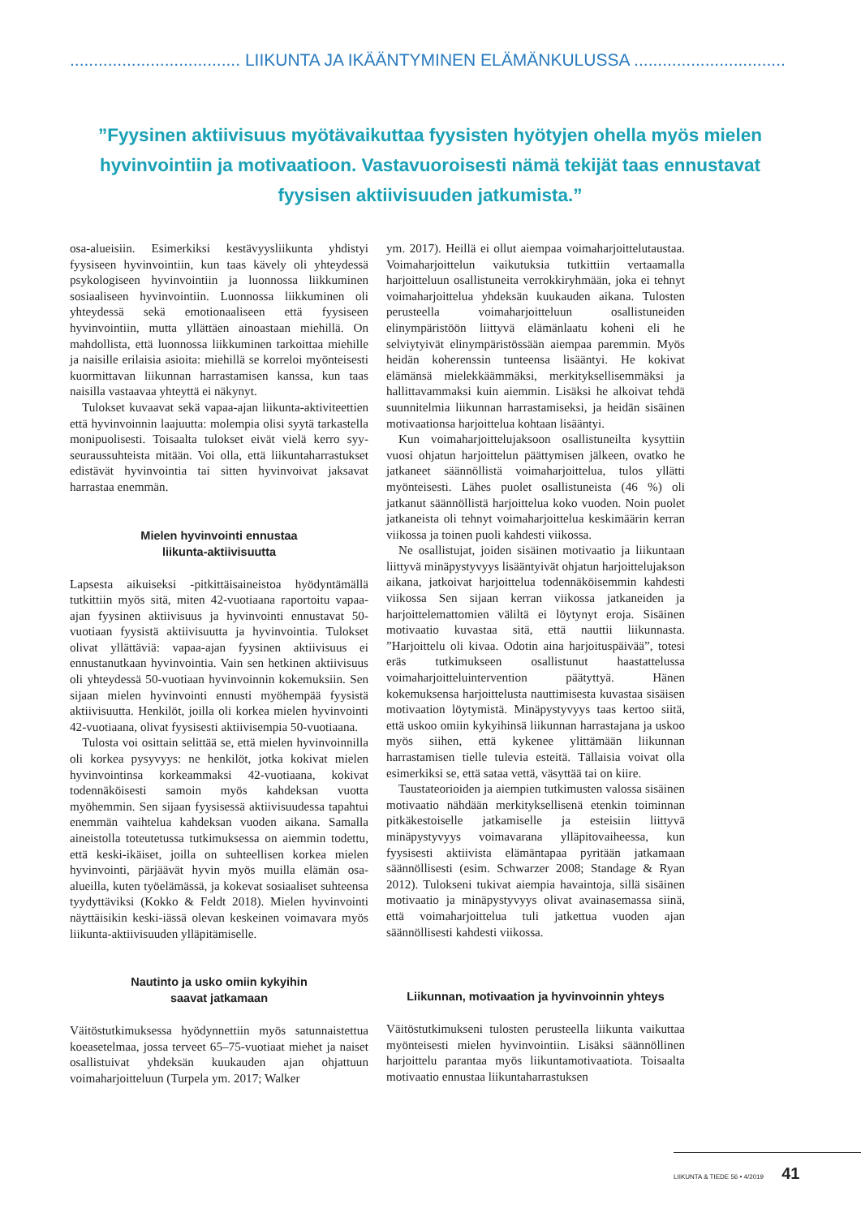.................................... LIIKUNTA JA IKÄÄNTYMINEN ELÄMÄNKULUSSA .................................
”Fyysinen aktiivisuus myötävaikuttaa fyysisten hyötyjen ohella myös mielen hyvinvointiin ja motivaatioon. Vastavuoroisesti nämä tekijät taas ennustavat fyysisen aktiivisuuden jatkumista.”
osa-alueisiin. Esimerkiksi kestävyysliikunta yhdistyi fyysiseen hyvinvointiin, kun taas kävely oli yhteydessä psykologiseen hyvinvointiin ja luonnossa liikkuminen sosiaaliseen hyvinvointiin. Luonnossa liikkuminen oli yhteydessä sekä emotionaaliseen että fyysiseen hyvinvointiin, mutta yllättäen ainoastaan miehillä. On mahdollista, että luonnossa liikkuminen tarkoittaa miehille ja naisille erilaisia asioita: miehillä se korreloi myönteisesti kuormittavan liikunnan harrastamisen kanssa, kun taas naisilla vastaavaa yhteyttä ei näkynyt.
Tulokset kuvaavat sekä vapaa-ajan liikunta-aktiviteettien että hyvinvoinnin laajuutta: molempia olisi syytä tarkastella monipuolisesti. Toisaalta tulokset eivät vielä kerro syy-seuraussuhteista mitään. Voi olla, että liikuntaharrastukset edistävät hyvinvointia tai sitten hyvinvoivat jaksavat harrastaa enemmän.
Mielen hyvinvointi ennustaa
liikunta-aktiivisuutta
Lapsesta aikuiseksi -pitkittäisaineistoa hyödyntämällä tutkittiin myös sitä, miten 42-vuotiaana raportoitu vapaa-ajan fyysinen aktiivisuus ja hyvinvointi ennustavat 50-vuotiaan fyysistä aktiivisuutta ja hyvinvointia. Tulokset olivat yllättäviä: vapaa-ajan fyysinen aktiivisuus ei ennustanutkaan hyvinvointia. Vain sen hetkinen aktiivisuus oli yhteydessä 50-vuotiaan hyvinvoinnin kokemuksiin. Sen sijaan mielen hyvinvointi ennusti myöhempää fyysistä aktiivisuutta. Henkilöt, joilla oli korkea mielen hyvinvointi 42-vuotiaana, olivat fyysisesti aktiivisempia 50-vuotiaana.
Tulosta voi osittain selittää se, että mielen hyvinvoinnilla oli korkea pysyvyys: ne henkilöt, jotka kokivat mielen hyvinvointinsa korkeammaksi 42-vuotiaana, kokivat todennäköisesti samoin myös kahdeksan vuotta myöhemmin. Sen sijaan fyysisessä aktiivisuudessa tapahtui enemmän vaihtelua kahdeksan vuoden aikana. Samalla aineistolla toteutetussa tutkimuksessa on aiemmin todettu, että keski-ikäiset, joilla on suhteellisen korkea mielen hyvinvointi, pärjäävät hyvin myös muilla elämän osa-alueilla, kuten työelämässä, ja kokevat sosiaaliset suhteensa tyydyttäviksi (Kokko & Feldt 2018). Mielen hyvinvointi näyttäisikin keski-iässä olevan keskeinen voimavara myös liikunta-aktiivisuuden ylläpitämiselle.
Nautinto ja usko omiin kykyihin
saavat jatkamaan
Väitöstutkimuksessa hyödynnettiin myös satunnaistettua koeasetelmaa, jossa terveet 65–75-vuotiaat miehet ja naiset osallistuivat yhdeksän kuukauden ajan ohjattuun voimaharjoitteluun (Turpela ym. 2017; Walker
ym. 2017). Heillä ei ollut aiempaa voimaharjoittelutaustaa. Voimaharjoittelun vaikutuksia tutkittiin vertaamalla harjoitteluun osallistuneita verrokkiryhmään, joka ei tehnyt voimaharjoittelua yhdeksän kuukauden aikana. Tulosten perusteella voimaharjoitteluun osallistuneiden elinympäristöön liittyvä elämänlaatu koheni eli he selviytyivät elinympäristössään aiempaa paremmin. Myös heidän koherenssin tunteensa lisääntyi. He kokivat elämänsä mielekkäämmäksi, merkityksellisemmäksi ja hallittavammaksi kuin aiemmin. Lisäksi he alkoivat tehdä suunnitelmia liikunnan harrastamiseksi, ja heidän sisäinen motivaationsa harjoittelua kohtaan lisääntyi.
Kun voimaharjoittelujaksoon osallistuneilta kysyttiin vuosi ohjatun harjoittelun päättymisen jälkeen, ovatko he jatkaneet säännöllistä voimaharjoittelua, tulos yllätti myönteisesti. Lähes puolet osallistuneista (46 %) oli jatkanut säännöllistä harjoittelua koko vuoden. Noin puolet jatkaneista oli tehnyt voimaharjoittelua keskimäärin kerran viikossa ja toinen puoli kahdesti viikossa.
Ne osallistujat, joiden sisäinen motivaatio ja liikuntaan liittyvä minäpystyvyys lisääntyivät ohjatun harjoittelujakson aikana, jatkoivat harjoittelua todennäköisemmin kahdesti viikossa Sen sijaan kerran viikossa jatkaneiden ja harjoittelemattomien väliltä ei löytynyt eroja. Sisäinen motivaatio kuvastaa sitä, että nauttii liikunnasta. ”Harjoittelu oli kivaa. Odotin aina harjoituspäivää”, totesi eräs tutkimukseen osallistunut haastattelussa voimaharjoitteluintervention päätyttyä. Hänen kokemuksensa harjoittelusta nauttimisesta kuvastaa sisäisen motivaation löytymistä. Minäpystyvyys taas kertoo siitä, että uskoo omiin kykyihinsä liikunnan harrastajana ja uskoo myös siihen, että kykenee ylittämään liikunnan harrastamisen tielle tulevia esteitä. Tällaisia voivat olla esimerkiksi se, että sataa vettä, väsyttää tai on kiire.
Taustateorioiden ja aiempien tutkimusten valossa sisäinen motivaatio nähdään merkityksellisenä etenkin toiminnan pitkäkestoiselle jatkamiselle ja esteisiin liittyvä minäpystyvyys voimavarana ylläpitovaiheessa, kun fyysisesti aktiivista elämäntapaa pyritään jatkamaan säännöllisesti (esim. Schwarzer 2008; Standage & Ryan 2012). Tulokseni tukivat aiempia havaintoja, sillä sisäinen motivaatio ja minäpystyvyys olivat avainasemassa siinä, että voimaharjoittelua tuli jatkettua vuoden ajan säännöllisesti kahdesti viikossa.
Liikunnan, motivaation ja hyvinvoinnin yhteys
Väitöstutkimukseni tulosten perusteella liikunta vaikuttaa myönteisesti mielen hyvinvointiin. Lisäksi säännöllinen harjoittelu parantaa myös liikuntamotivaatiota. Toisaalta motivaatio ennustaa liikuntaharrastuksen
LIIKUNTA & TIEDE 56 • 4/2019 41